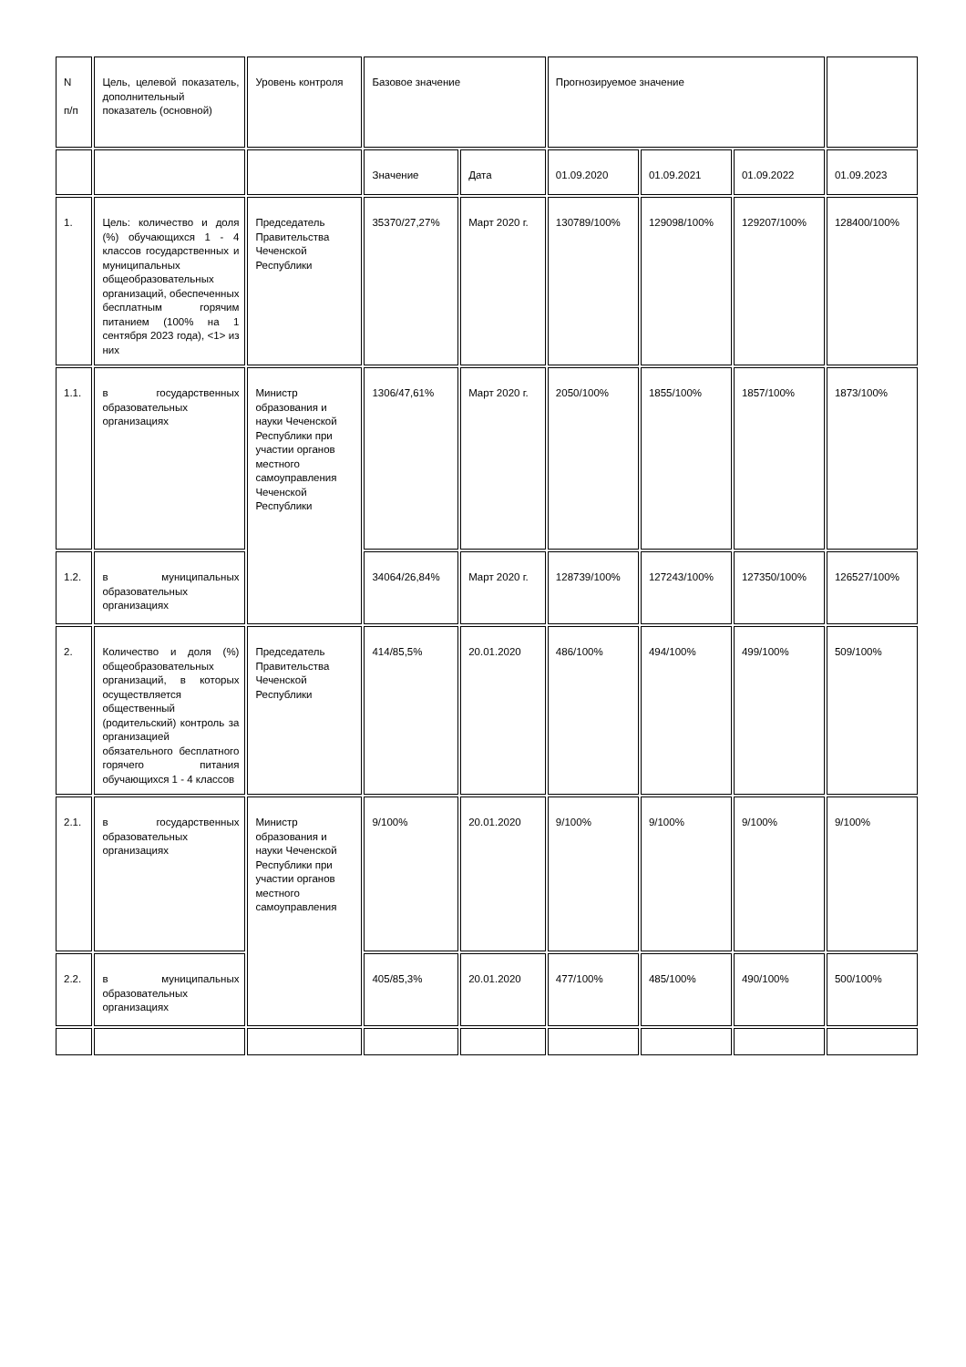| N п/п | Цель, целевой показатель, дополнительный показатель (основной) | Уровень контроля | Базовое значение | | Прогнозируемое значение | | | |
| --- | --- | --- | --- | --- | --- | --- | --- | --- |
| | | | Значение | Дата | 01.09.2020 | 01.09.2021 | 01.09.2022 | 01.09.2023 |
| 1. | Цель: количество и доля (%) обучающихся 1 - 4 классов государственных и муниципальных общеобразовательных организаций, обеспеченных бесплатным горячим питанием (100% на 1 сентября 2023 года), <1> из них | Председатель Правительства Чеченской Республики | 35370/27,27% | Март 2020 г. | 130789/100% | 129098/100% | 129207/100% | 128400/100% |
| 1.1. | в государственных образовательных организациях | Министр образования и науки Чеченской Республики при участии органов местного самоуправления Чеченской Республики | 1306/47,61% | Март 2020 г. | 2050/100% | 1855/100% | 1857/100% | 1873/100% |
| 1.2. | в муниципальных образовательных организациях | | 34064/26,84% | Март 2020 г. | 128739/100% | 127243/100% | 127350/100% | 126527/100% |
| 2. | Количество и доля (%) общеобразовательных организаций, в которых осуществляется общественный (родительский) контроль за организацией обязательного бесплатного горячего питания обучающихся 1 - 4 классов | Председатель Правительства Чеченской Республики | 414/85,5% | 20.01.2020 | 486/100% | 494/100% | 499/100% | 509/100% |
| 2.1. | в государственных образовательных организациях | Министр образования и науки Чеченской Республики при участии органов местного самоуправления | 9/100% | 20.01.2020 | 9/100% | 9/100% | 9/100% | 9/100% |
| 2.2. | в муниципальных образовательных организациях | | 405/85,3% | 20.01.2020 | 477/100% | 485/100% | 490/100% | 500/100% |